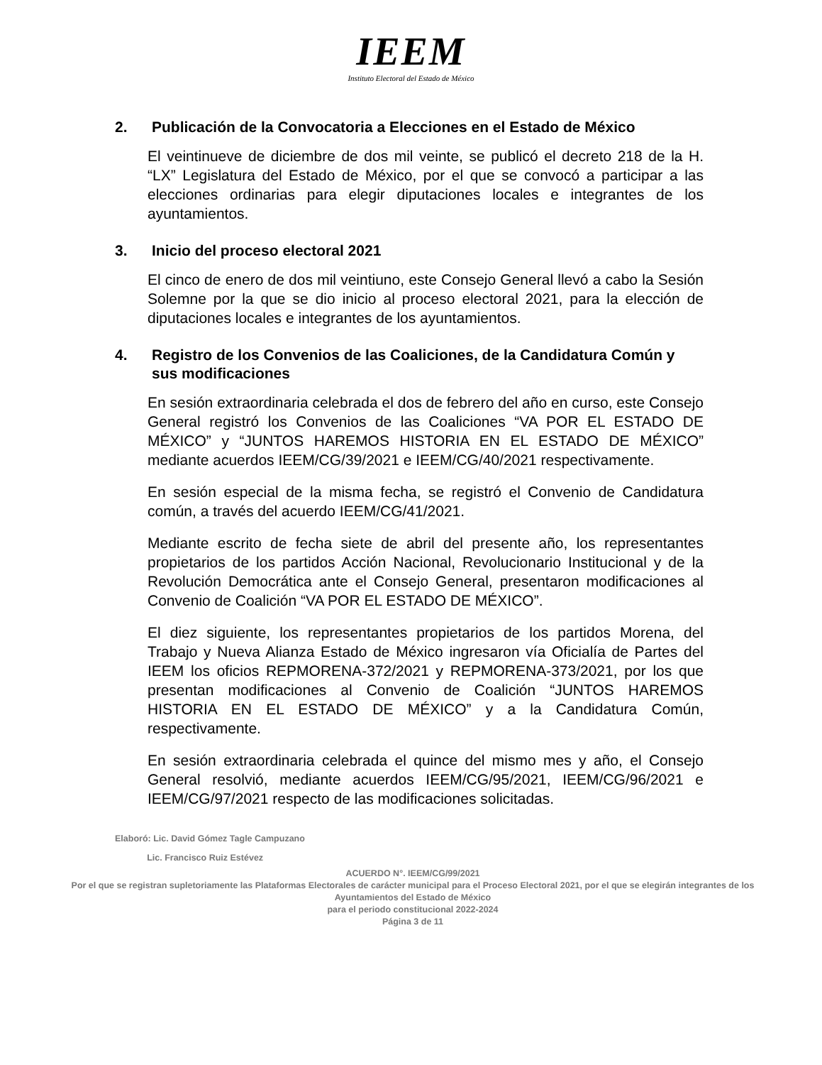IEEM
Instituto Electoral del Estado de México
2. Publicación de la Convocatoria a Elecciones en el Estado de México
El veintinueve de diciembre de dos mil veinte, se publicó el decreto 218 de la H. “LX” Legislatura del Estado de México, por el que se convocó a participar a las elecciones ordinarias para elegir diputaciones locales e integrantes de los ayuntamientos.
3. Inicio del proceso electoral 2021
El cinco de enero de dos mil veintiuno, este Consejo General llevó a cabo la Sesión Solemne por la que se dio inicio al proceso electoral 2021, para la elección de diputaciones locales e integrantes de los ayuntamientos.
4. Registro de los Convenios de las Coaliciones, de la Candidatura Común y sus modificaciones
En sesión extraordinaria celebrada el dos de febrero del año en curso, este Consejo General registró los Convenios de las Coaliciones “VA POR EL ESTADO DE MÉXICO” y “JUNTOS HAREMOS HISTORIA EN EL ESTADO DE MÉXICO” mediante acuerdos IEEM/CG/39/2021 e IEEM/CG/40/2021 respectivamente.
En sesión especial de la misma fecha, se registró el Convenio de Candidatura común, a través del acuerdo IEEM/CG/41/2021.
Mediante escrito de fecha siete de abril del presente año, los representantes propietarios de los partidos Acción Nacional, Revolucionario Institucional y de la Revolución Democrática ante el Consejo General, presentaron modificaciones al Convenio de Coalición “VA POR EL ESTADO DE MÉXICO”.
El diez siguiente, los representantes propietarios de los partidos Morena, del Trabajo y Nueva Alianza Estado de México ingresaron vía Oficialía de Partes del IEEM los oficios REPMORENA-372/2021 y REPMORENA-373/2021, por los que presentan modificaciones al Convenio de Coalición “JUNTOS HAREMOS HISTORIA EN EL ESTADO DE MÉXICO” y a la Candidatura Común, respectivamente.
En sesión extraordinaria celebrada el quince del mismo mes y año, el Consejo General resolvió, mediante acuerdos IEEM/CG/95/2021, IEEM/CG/96/2021 e IEEM/CG/97/2021 respecto de las modificaciones solicitadas.
Elaboró: Lic. David Gómez Tagle Campuzano
Lic. Francisco Ruiz Estévez
ACUERDO N°. IEEM/CG/99/2021
Por el que se registran supletoriamente las Plataformas Electorales de carácter municipal para el Proceso Electoral 2021, por el que se elegirán integrantes de los Ayuntamientos del Estado de México
para el periodo constitucional 2022-2024
Página 3 de 11